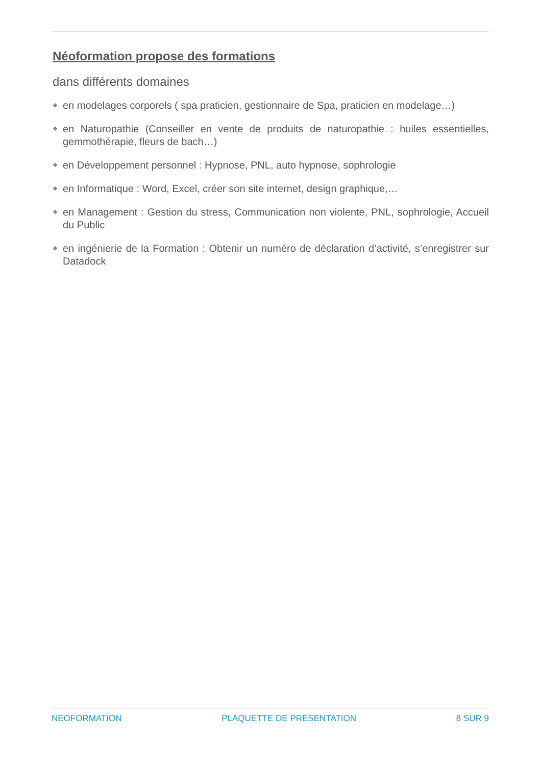Néoformation propose des formations
dans différents domaines
❖ en modelages corporels ( spa praticien, gestionnaire de Spa, praticien en modelage…)
❖ en Naturopathie (Conseiller en vente de produits de naturopathie : huiles essentielles, gemmothérapie, fleurs de bach…)
❖ en Développement personnel : Hypnose, PNL, auto hypnose, sophrologie
❖ en Informatique : Word, Excel, créer son site internet, design graphique,…
❖ en Management : Gestion du stress, Communication non violente, PNL, sophrologie, Accueil du Public
❖ en ingénierie de la Formation : Obtenir un numéro de déclaration d’activité, s’enregistrer sur Datadock
NEOFORMATION PLAQUETTE DE PRESENTATION 8 SUR 9